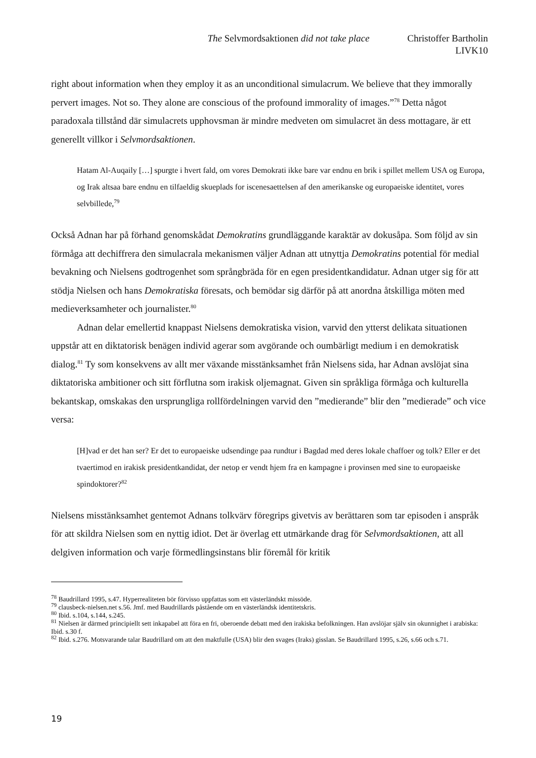The Selvmordsaktionen did not take place Christoffer Bartholin
LIVK10
right about information when they employ it as an unconditional simulacrum. We believe that they immorally pervert images. Not so. They alone are conscious of the profound immorality of images.”<sup>78</sup> Detta något paradoxala tillstånd där simulacrets upphovsman är mindre medveten om simulacret än dess mottagare, är ett generellt villkor i Selvmordsaktionen.
Hatam Al-Auqaily […] spurgte i hvert fald, om vores Demokrati ikke bare var endnu en brik i spillet mellem USA og Europa, og Irak altsaa bare endnu en tilfaeldig skueplads for iscenesaettelsen af den amerikanske og europaeiske identitet, vores selvbillede,<sup>79</sup>
Också Adnan har på förhand genomskådat Demokratins grundläggande karaktär av dokusåpa. Som följd av sin förmåga att dechiffrera den simulacrala mekanismen väljer Adnan att utnyttja Demokratins potential för medial bevakning och Nielsens godtrogenhet som språngbräda för en egen presidentkandidatur. Adnan utger sig för att stödja Nielsen och hans Demokratiska föresats, och bemödar sig därför på att anordna åtskilliga möten med medieverksamheter och journalister.<sup>80</sup>
Adnan delar emellertid knappast Nielsens demokratiska vision, varvid den ytterst delikata situationen uppstår att en diktatorisk benägen individ agerar som avgörande och oumbärligt medium i en demokratisk dialog.<sup>81</sup> Ty som konsekvens av allt mer växande misstänksamhet från Nielsens sida, har Adnan avslöjat sina diktatoriska ambitioner och sitt förflutna som irakisk oljemagnat. Given sin språkliga förmåga och kulturella bekantskap, omskakas den ursprungliga rollfördelningen varvid den ”medierande” blir den ”medierade” och vice versa:
[H]vad er det han ser? Er det to europaeiske udsendinge paa rundtur i Bagdad med deres lokale chaffoer og tolk? Eller er det tvaertimod en irakisk presidentkandidat, der netop er vendt hjem fra en kampagne i provinsen med sine to europaeiske spindoktorer?<sup>82</sup>
Nielsens misstänksamhet gentemot Adnans tolkvärv föregrips givetvis av berättaren som tar episoden i anspråk för att skildra Nielsen som en nyttig idiot. Det är överlag ett utmärkande drag för Selvmordsaktionen, att all delgiven information och varje förmedlingsinstans blir föremål för kritik
<sup>78</sup> Baudrillard 1995, s.47. Hyperrealiteten bör förvisso uppfattas som ett västerländskt missöde.
<sup>79</sup> clausbeck-nielsen.net s.56. Jmf. med Baudrillards påstående om en västerländsk identitetskris.
<sup>80</sup> Ibid. s.104, s.144, s.245.
<sup>81</sup> Nielsen är därmed principiellt sett inkapabel att föra en fri, oberoende debatt med den irakiska befolkningen. Han avslöjar själv sin okunnighet i arabiska: Ibid. s.30 f.
<sup>82</sup> Ibid. s.276. Motsvarande talar Baudrillard om att den maktfulle (USA) blir den svages (Iraks) gisslan. Se Baudrillard 1995, s.26, s.66 och s.71.
19